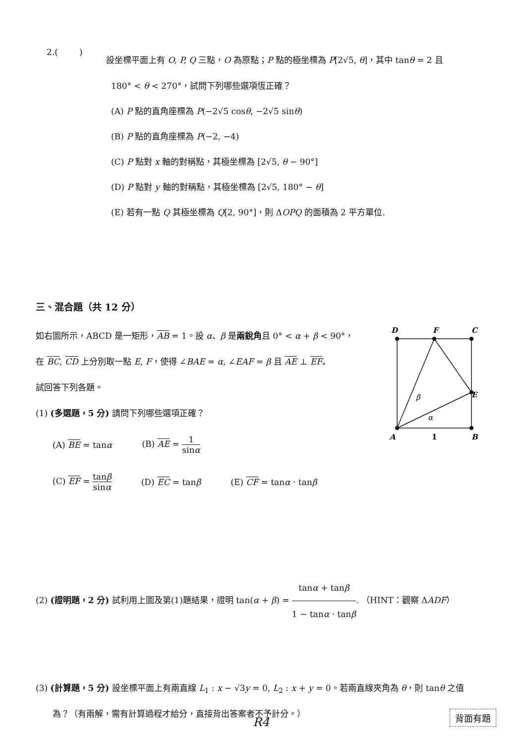2.( )
設坐標平面上有 O, P, Q 三點，O 為原點；P 點的極坐標為 P[2√5, θ]，其中 tanθ = 2 且
180° < θ < 270°，試問下列哪些選項恆正確？
(A) P 點的直角座標為 P(−2√5 cosθ, −2√5 sinθ)
(B) P 點的直角座標為 P(−2, −4)
(C) P 點對 x 軸的對稱點，其極坐標為 [2√5, θ − 90°]
(D) P 點對 y 軸的對稱點，其極坐標為 [2√5, 180° − θ]
(E) 若有一點 Q 其極坐標為 Q[2, 90°]，則 ΔOPQ 的面積為 2 平方單位.
三、混合題（共 12 分）
如右圖所示，ABCD 是一矩形，AB = 1。設 α、β 是兩銳角且 0° < α + β < 90°，
在 BC, CD 上分別取一點 E, F，使得 ∠BAE = α, ∠EAF = β 且 AE ⊥ EF。
試回答下列各題。
(1) (多選題，5 分) 請問下列哪些選項正確？
(A) BE = tanα (B) AE = 1 sinα
(C) EF = tanβ sinα (D) EC = tanβ (E) CF = tanα · tanβ
D
F
C
E
A
1
B
β
α
(2) (證明題，2 分) 試利用上圖及第(1)題結果，證明 tan(α + β) = tanα + tanβ 1 − tanα · tanβ. （HINT：觀察 ΔADF）
(3) (計算題，5 分) 設坐標平面上有兩直線 L<sub>1</sub> : x − √3y = 0, L<sub>2</sub> : x + y = 0。若兩直線夾角為 θ，則 tanθ 之值
為？（有兩解，需有計算過程才給分，直接背出答案者不予計分。）
R4 背面有題